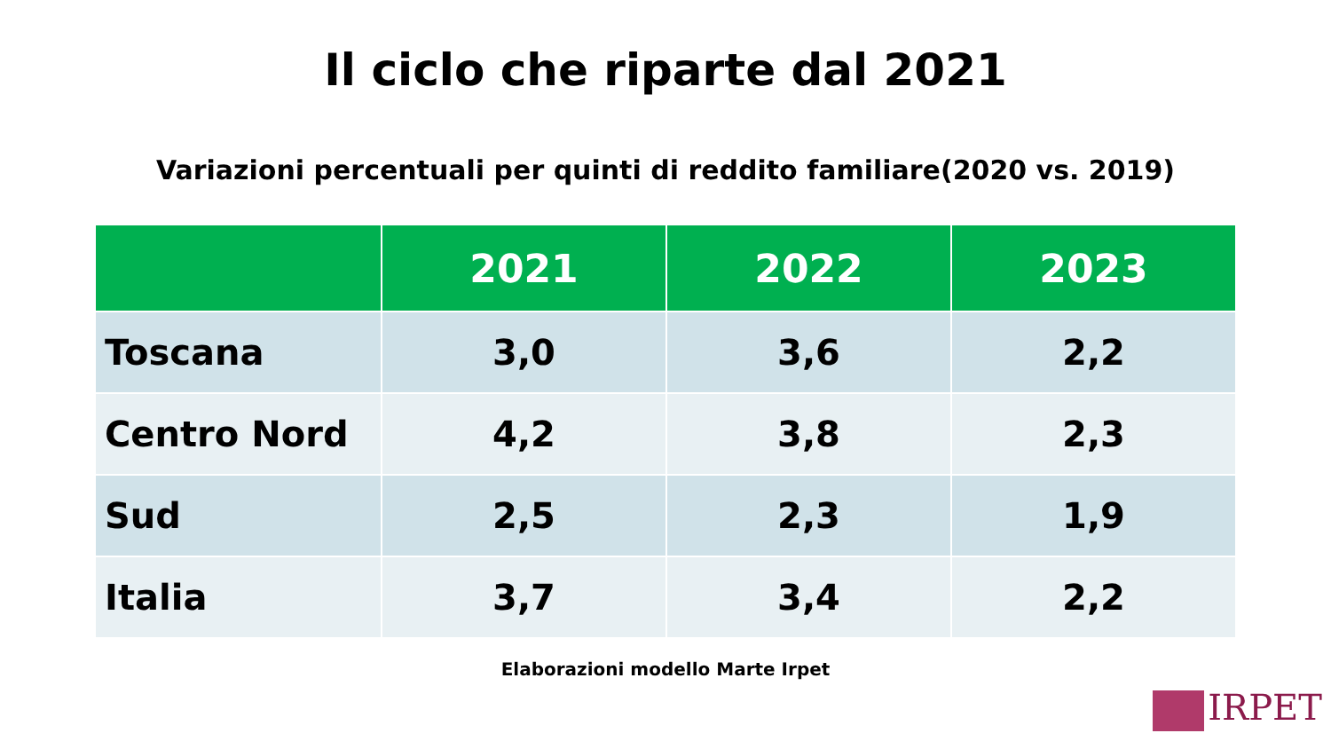Il ciclo che riparte dal 2021
Variazioni percentuali per quinti di reddito familiare(2020 vs. 2019)
| | 2021 | 2022 | 2023 |
| --- | --- | --- | --- |
| Toscana | 3,0 | 3,6 | 2,2 |
| Centro Nord | 4,2 | 3,8 | 2,3 |
| Sud | 2,5 | 2,3 | 1,9 |
| Italia | 3,7 | 3,4 | 2,2 |
Elaborazioni modello Marte Irpet
IRPET